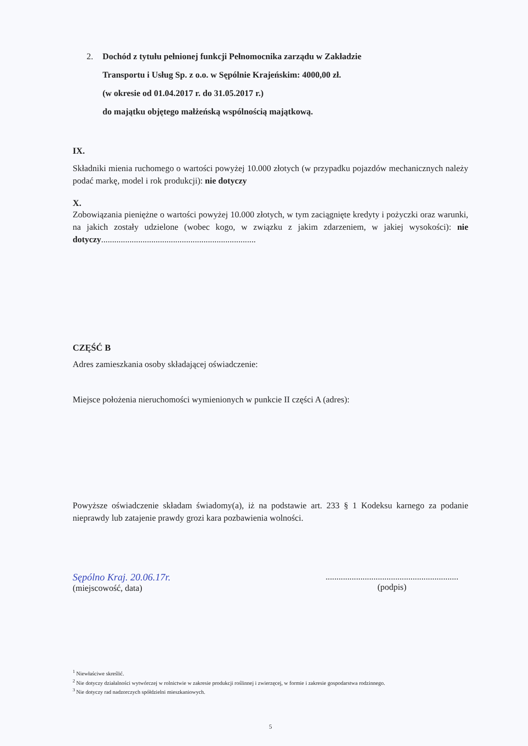2. Dochód z tytułu pełnionej funkcji Pełnomocnika zarządu w Zakładzie
Transportu i Usług Sp. z o.o. w Sępólnie Krajeńskim: 4000,00 zł.
(w okresie od 01.04.2017 r. do 31.05.2017 r.)
do majątku objętego małżeńską wspólnością majątkową.
IX.
Składniki mienia ruchomego o wartości powyżej 10.000 złotych (w przypadku pojazdów mechanicznych należy podać markę, model i rok produkcji): nie dotyczy
X.
Zobowiązania pieniężne o wartości powyżej 10.000 złotych, w tym zaciągnięte kredyty i pożyczki oraz warunki, na jakich zostały udzielone (wobec kogo, w związku z jakim zdarzeniem, w jakiej wysokości): nie dotyczy.......................................................................
CZĘŚĆ B
Adres zamieszkania osoby składającej oświadczenie:
Miejsce położenia nieruchomości wymienionych w punkcie II części A (adres):
Powyższe oświadczenie składam świadomy(a), iż na podstawie art. 233 § 1 Kodeksu karnego za podanie nieprawdy lub zatajenie prawdy grozi kara pozbawienia wolności.
Sępólno Kraj. 20.06.17r.
(miejscowość, data)
.............................................................
(podpis)
<sup>1</sup> Niewłaściwe skreślić.
<sup>2</sup> Nie dotyczy działalności wytwórczej w rolnictwie w zakresie produkcji roślinnej i zwierzęcej, w formie i zakresie gospodarstwa rodzinnego.
<sup>3</sup> Nie dotyczy rad nadzorczych spółdzielni mieszkaniowych.
5